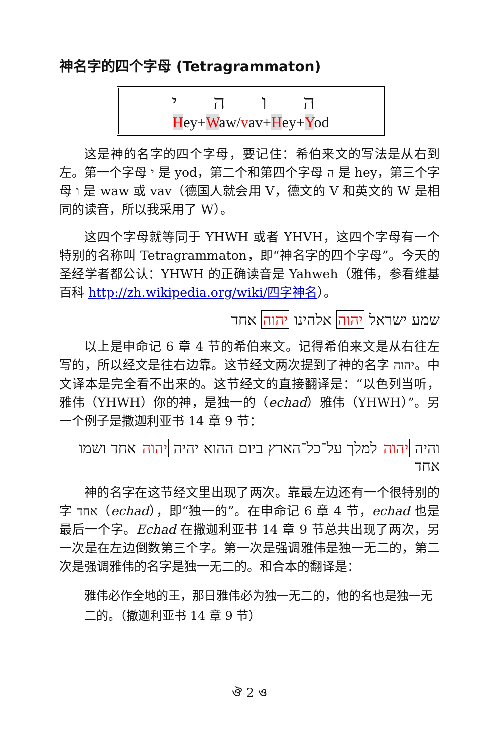神名字的四个字母 (Tetragrammaton)
ה ו ה י
Hey+Waw/vav+Hey+Yod
这是神的名字的四个字母，要记住：希伯来文的写法是从右到左。第一个字母 י 是 yod，第二个和第四个字母 ה 是 hey，第三个字母 ו 是 waw 或 vav（德国人就会用 V，德文的 V 和英文的 W 是相同的读音，所以我采用了 W）。
这四个字母就等同于 YHWH 或者 YHVH，这四个字母有一个特别的名称叫 Tetragrammaton，即“神名字的四个字母”。今天的圣经学者都公认：YHWH 的正确读音是 Yahweh（雅伟，参看维基百科 http://zh.wikipedia.org/wiki/四字神名）。
שמע ישראל יהוה אלהינו יהוה אחד
以上是申命记 6 章 4 节的希伯来文。记得希伯来文是从右往左写的，所以经文是往右边靠。这节经文两次提到了神的名字 יהוה。中文译本是完全看不出来的。这节经文的直接翻译是：“以色列当听，雅伟（YHWH）你的神，是独一的（echad）雅伟（YHWH）”。另一个例子是撒迦利亚书 14 章 9 节：
והיה יהוה למלך על־כל־הארץ ביום ההוא יהיה יהוה אחד ושמו אחד
神的名字在这节经文里出现了两次。靠最左边还有一个很特别的字 אחד（echad），即“独一的”。在申命记 6 章 4 节，echad 也是最后一个字。Echad 在撒迦利亚书 14 章 9 节总共出现了两次，另一次是在左边倒数第三个字。第一次是强调雅伟是独一无二的，第二次是强调雅伟的名字是独一无二的。和合本的翻译是：
雅伟必作全地的王，那日雅伟必为独一无二的，他的名也是独一无二的。（撒迦利亚书 14 章 9 节）
ঔ 2 ও